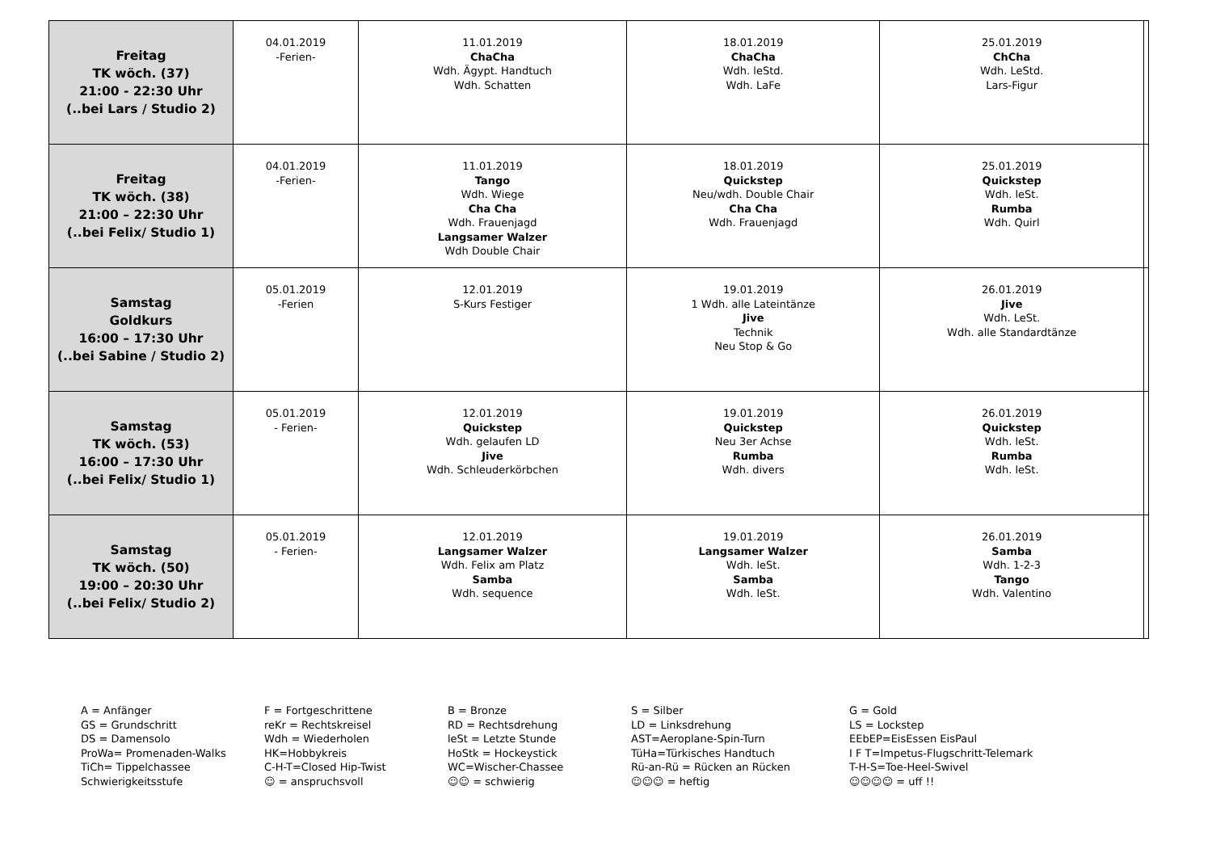| Freitag TK wöch. (37) 21:00 - 22:30 Uhr (..bei Lars / Studio 2) | 04.01.2019 -Ferien- | 11.01.2019 ChaCha Wdh. Ägypt. Handtuch Wdh. Schatten | 18.01.2019 ChaCha Wdh. leStd. Wdh. LaFe | 25.01.2019 ChCha Wdh. LeStd. Lars-Figur | |
| Freitag TK wöch. (38) 21:00 – 22:30 Uhr (..bei Felix/ Studio 1) | 04.01.2019 -Ferien- | 11.01.2019 Tango Wdh. Wiege Cha Cha Wdh. Frauenjagd Langsamer Walzer Wdh Double Chair | 18.01.2019 Quickstep Neu/wdh. Double Chair Cha Cha Wdh. Frauenjagd | 25.01.2019 Quickstep Wdh. leSt. Rumba Wdh. Quirl | |
| Samstag Goldkurs 16:00 – 17:30 Uhr (..bei Sabine / Studio 2) | 05.01.2019 -Ferien | 12.01.2019 S-Kurs Festiger | 19.01.2019 1 Wdh. alle Lateintänze Jive Technik Neu Stop & Go | 26.01.2019 Jive Wdh. LeSt. Wdh. alle Standardtänze | |
| Samstag TK wöch. (53) 16:00 – 17:30 Uhr (..bei Felix/ Studio 1) | 05.01.2019 - Ferien- | 12.01.2019 Quickstep Wdh. gelaufen LD Jive Wdh. Schleuderkörbchen | 19.01.2019 Quickstep Neu 3er Achse Rumba Wdh. divers | 26.01.2019 Quickstep Wdh. leSt. Rumba Wdh. leSt. | |
| Samstag TK wöch. (50) 19:00 – 20:30 Uhr (..bei Felix/ Studio 2) | 05.01.2019 - Ferien- | 12.01.2019 Langsamer Walzer Wdh. Felix am Platz Samba Wdh. sequence | 19.01.2019 Langsamer Walzer Wdh. leSt. Samba Wdh. leSt. | 26.01.2019 Samba Wdh. 1-2-3 Tango Wdh. Valentino | |
| A = Anfänger GS = Grundschritt DS = Damensolo ProWa= Promenaden-Walks TiCh= Tippelchassee Schwierigkeitsstufe | F = Fortgeschrittene reKr = Rechtskreisel Wdh = Wiederholen HK=Hobbykreis C-H-T=Closed Hip-Twist ☺ = anspruchsvoll | B = Bronze RD = Rechtsdrehung leSt = Letzte Stunde HoStk = Hockeystick WC=Wischer-Chassee ☺☺ = schwierig | S = Silber LD = Linksdrehung AST=Aeroplane-Spin-Turn TüHa=Türkisches Handtuch Rü-an-Rü = Rücken an Rücken ☺☺☺ = heftig | G = Gold LS = Lockstep EEbEP=EisEssen EisPaul I F T=Impetus-Flugschritt-Telemark T-H-S=Toe-Heel-Swivel ☺☺☺☺ = uff !! |